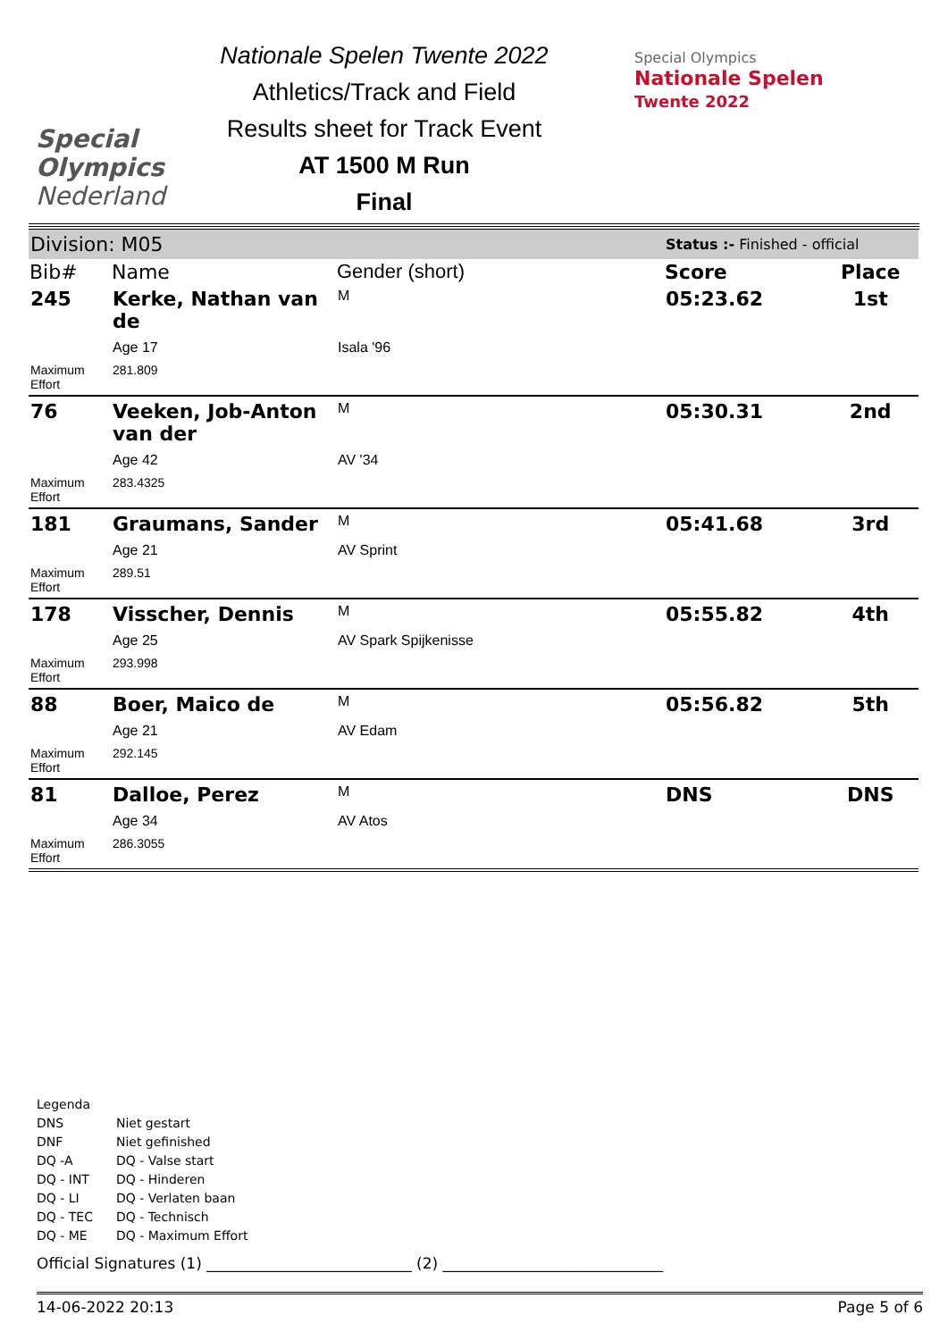Special
Olympics
Nederland
Nationale Spelen Twente 2022
Athletics/Track and Field
Results sheet for Track Event
AT 1500 M Run
Final
Special Olympics
Nationale Spelen
Twente 2022
| Division: M05 | | | Status :- Finished - official | |
| Bib# | Name | Gender (short) | Score | Place |
| 245 | Kerke, Nathan van de | M | 05:23.62 | 1st |
| | Age 17 | Isala '96 | | |
| Maximum Effort | 281.809 | | | |
| 76 | Veeken, Job-Anton van der | M | 05:30.31 | 2nd |
| | Age 42 | AV '34 | | |
| Maximum Effort | 283.4325 | | | |
| 181 | Graumans, Sander | M | 05:41.68 | 3rd |
| | Age 21 | AV Sprint | | |
| Maximum Effort | 289.51 | | | |
| 178 | Visscher, Dennis | M | 05:55.82 | 4th |
| | Age 25 | AV Spark Spijkenisse | | |
| Maximum Effort | 293.998 | | | |
| 88 | Boer, Maico de | M | 05:56.82 | 5th |
| | Age 21 | AV Edam | | |
| Maximum Effort | 292.145 | | | |
| 81 | Dalloe, Perez | M | DNS | DNS |
| | Age 34 | AV Atos | | |
| Maximum Effort | 286.3055 | | | |
Legenda
| DNS | Niet gestart |
| DNF | Niet gefinished |
| DQ -A | DQ - Valse start |
| DQ - INT | DQ - Hinderen |
| DQ - LI | DQ - Verlaten baan |
| DQ - TEC | DQ - Technisch |
| DQ - ME | DQ - Maximum Effort |
Official Signatures (1) ___________________________ (2) _____________________________
14-06-2022 20:13 Page 5 of 6